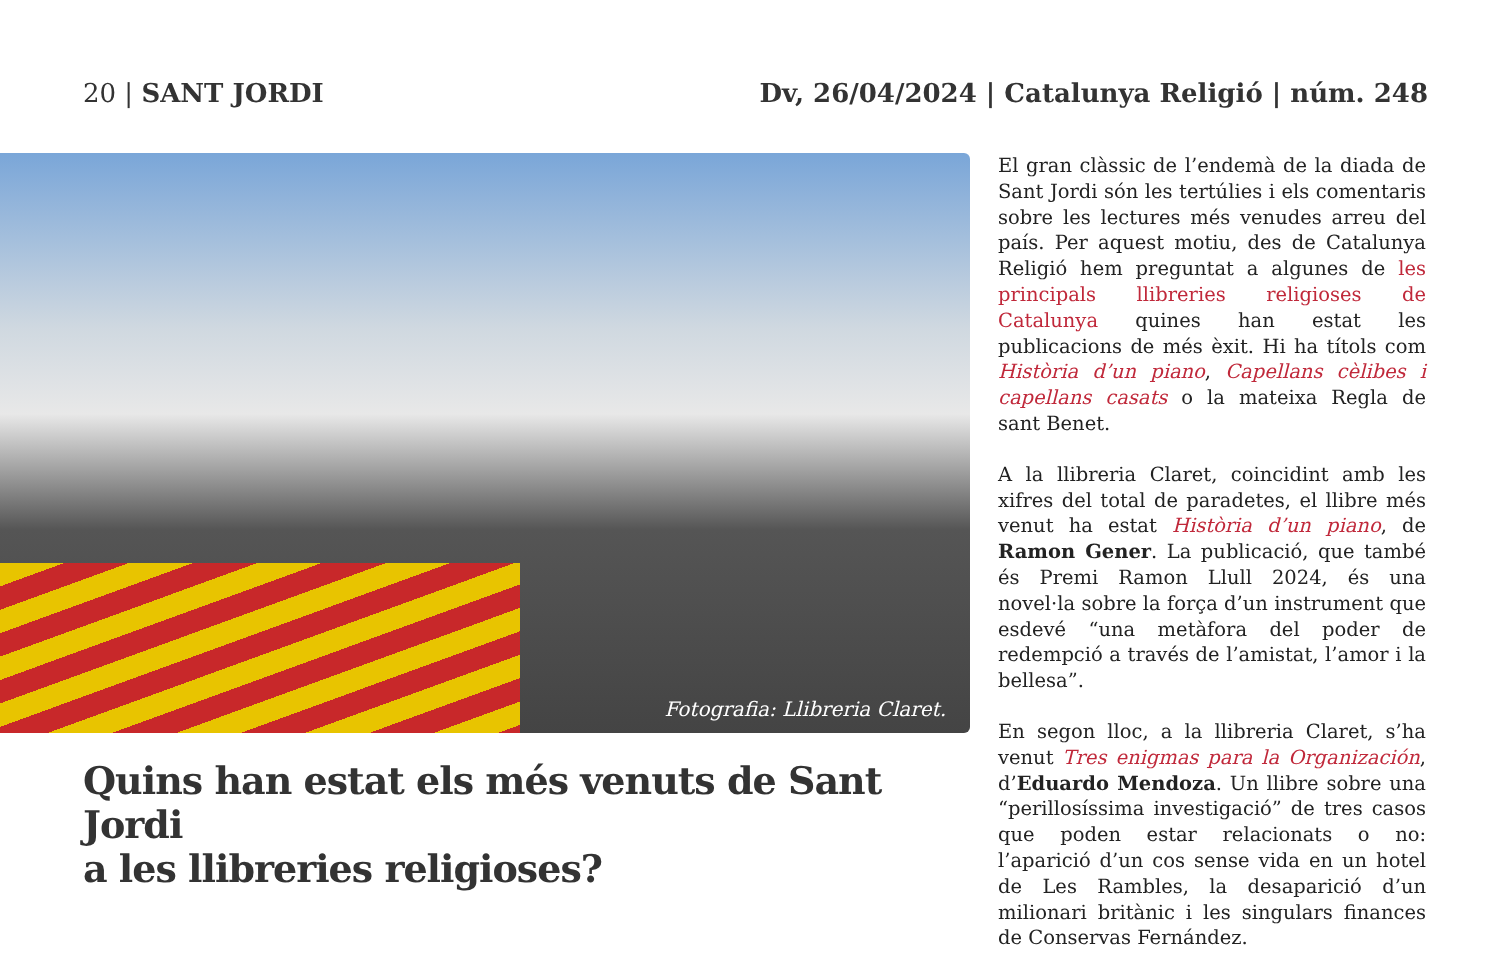20 | SANT JORDI Dv, 26/04/2024 | Catalunya Religió | núm. 248
Fotografia: Llibreria Claret.
Quins han estat els més venuts de Sant Jordi
a les llibreries religioses?
El gran clàssic de l’endemà de la diada de Sant Jordi són les tertúlies i els comentaris sobre les lectures més venudes arreu del país. Per aquest motiu, des de Catalunya Religió hem preguntat a algunes de les principals llibreries religioses de Catalunya quines han estat les publicacions de més èxit. Hi ha títols com Història d’un piano, Capellans cèlibes i capellans casats o la mateixa Regla de sant Benet.
A la llibreria Claret, coincidint amb les xifres del total de paradetes, el llibre més venut ha estat Història d’un piano, de Ramon Gener. La publicació, que també és Premi Ramon Llull 2024, és una novel·la sobre la força d’un instrument que esdevé “una metàfora del poder de redempció a través de l’amistat, l’amor i la bellesa”.
En segon lloc, a la llibreria Claret, s’ha venut Tres enigmas para la Organización, d’Eduardo Mendoza. Un llibre sobre una “perillosíssima investigació” de tres casos que poden estar relacionats o no: l’aparició d’un cos sense vida en un hotel de Les Rambles, la desaparició d’un milionari britànic i les singulars finances de Conservas Fernández.